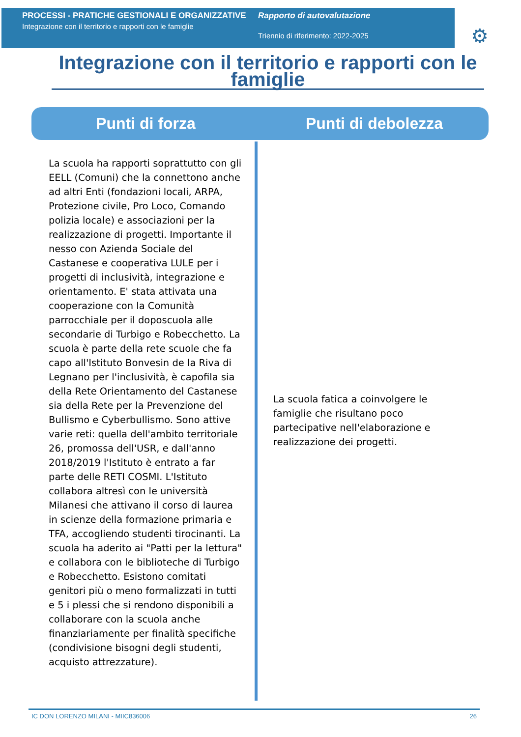PROCESSI - PRATICHE GESTIONALI E ORGANIZZATIVE
Integrazione con il territorio e rapporti con le famiglie
Rapporto di autovalutazione
Triennio di riferimento: 2022-2025
⚙
Integrazione con il territorio e rapporti con le famiglie
Punti di forza Punti di debolezza
La scuola ha rapporti soprattutto con gli EELL (Comuni) che la connettono anche ad altri Enti (fondazioni locali, ARPA, Protezione civile, Pro Loco, Comando polizia locale) e associazioni per la realizzazione di progetti. Importante il nesso con Azienda Sociale del Castanese e cooperativa LULE per i progetti di inclusività, integrazione e orientamento. E' stata attivata una cooperazione con la Comunità parrocchiale per il doposcuola alle secondarie di Turbigo e Robecchetto. La scuola è parte della rete scuole che fa capo all'Istituto Bonvesin de la Riva di Legnano per l'inclusività, è capofila sia della Rete Orientamento del Castanese sia della Rete per la Prevenzione del Bullismo e Cyberbullismo. Sono attive varie reti: quella dell'ambito territoriale 26, promossa dell'USR, e dall'anno 2018/2019 l'Istituto è entrato a far parte delle RETI COSMI. L'Istituto collabora altresì con le università Milanesi che attivano il corso di laurea in scienze della formazione primaria e TFA, accogliendo studenti tirocinanti. La scuola ha aderito ai "Patti per la lettura" e collabora con le biblioteche di Turbigo e Robecchetto. Esistono comitati genitori più o meno formalizzati in tutti e 5 i plessi che si rendono disponibili a collaborare con la scuola anche finanziariamente per finalità specifiche (condivisione bisogni degli studenti, acquisto attrezzature).
La scuola fatica a coinvolgere le famiglie che risultano poco partecipative nell'elaborazione e realizzazione dei progetti.
IC DON LORENZO MILANI - MIIC836006 26